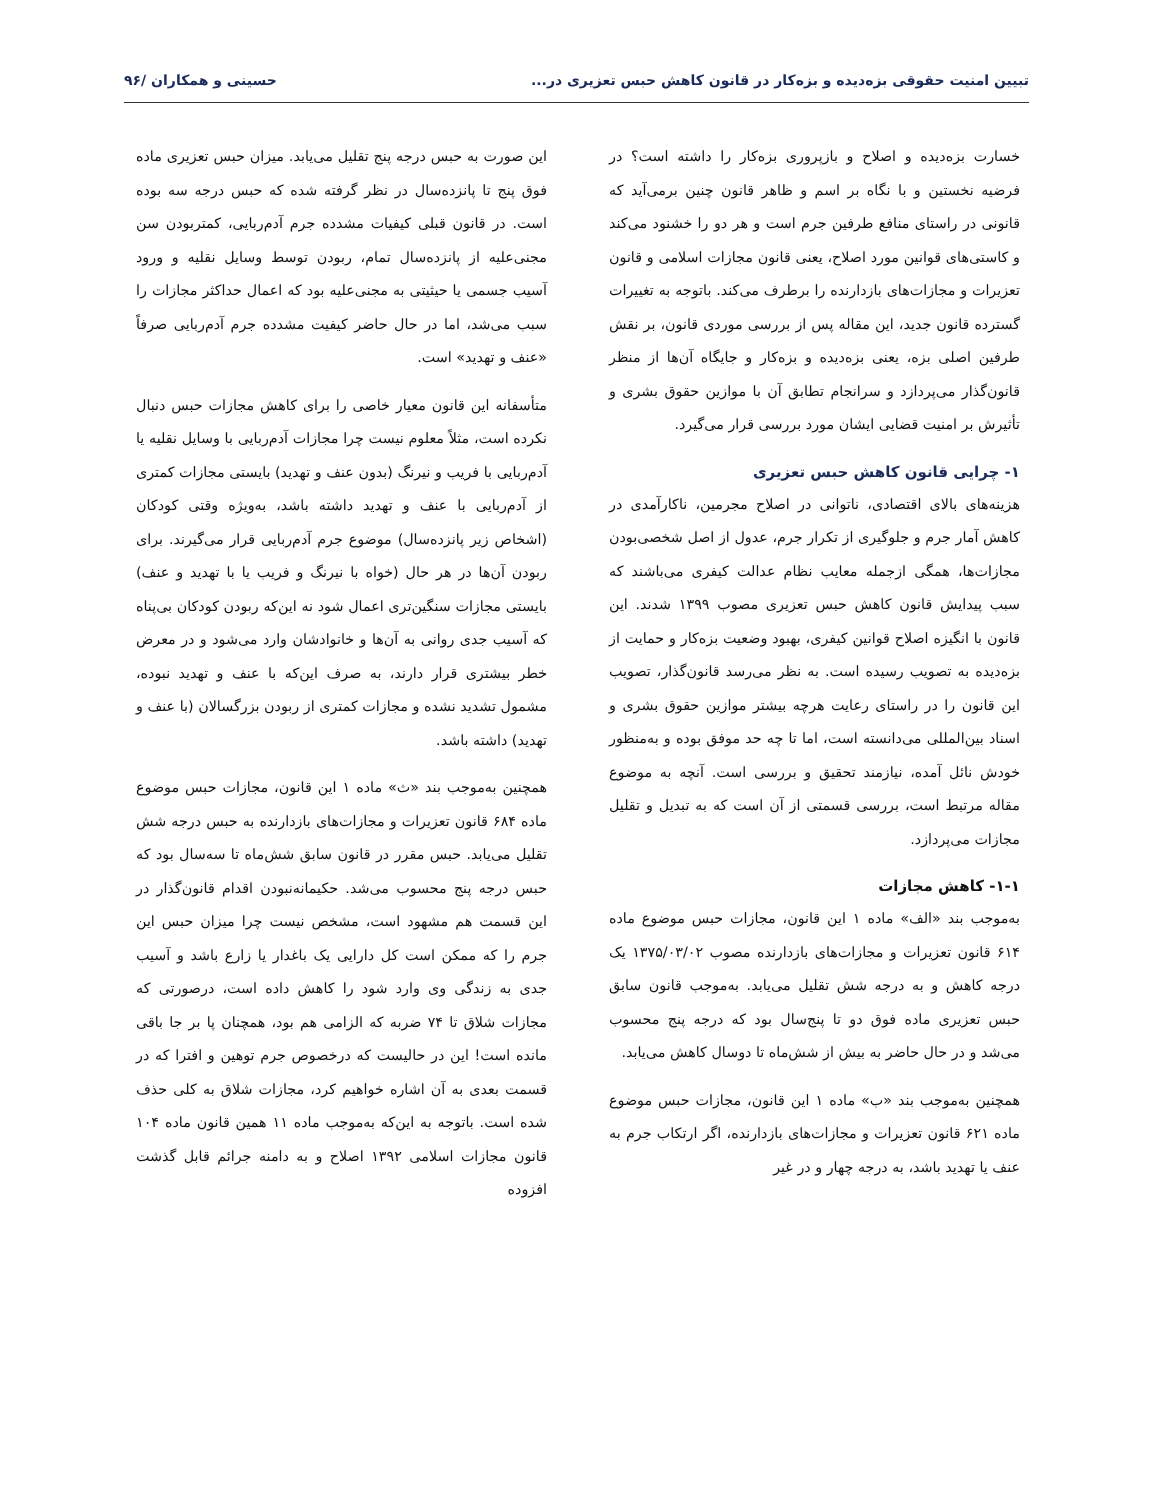تبیین امنیت حقوقی بزه‌دیده و بزه‌کار در قانون کاهش حبس تعزیری در... حسینی و همکاران /۹۶
خسارت بزه‌دیده و اصلاح و بازپروری بزه‌کار را داشته است؟ در فرضیه نخستین و با نگاه بر اسم و ظاهر قانون چنین برمی‌آید که قانونی در راستای منافع طرفین جرم است و هر دو را خشنود می‌کند و کاستی‌های قوانین مورد اصلاح، یعنی قانون مجازات اسلامی و قانون تعزیرات و مجازات‌های بازدارنده را برطرف می‌کند. باتوجه به تغییرات گسترده قانون جدید، این مقاله پس از بررسی موردی قانون، بر نقش طرفین اصلی بزه، یعنی بزه‌دیده و بزه‌کار و جایگاه آن‌ها از منظر قانون‌گذار می‌پردازد و سرانجام تطابق آن با موازین حقوق بشری و تأثیرش بر امنیت قضایی ایشان مورد بررسی قرار می‌گیرد.
۱- چرایی قانون کاهش حبس تعزیری
هزینه‌های بالای اقتصادی، ناتوانی در اصلاح مجرمین، ناکارآمدی در کاهش آمار جرم و جلوگیری از تکرار جرم، عدول از اصل شخصی‌بودن مجازات‌ها، همگی ازجمله معایب نظام عدالت کیفری می‌باشند که سبب پیدایش قانون کاهش حبس تعزیری مصوب ۱۳۹۹ شدند. این قانون با انگیزه اصلاح قوانین کیفری، بهبود وضعیت بزه‌کار و حمایت از بزه‌دیده به تصویب رسیده است. به نظر می‌رسد قانون‌گذار، تصویب این قانون را در راستای رعایت هرچه بیشتر موازین حقوق بشری و اسناد بین‌المللی می‌دانسته است، اما تا چه حد موفق بوده و به‌منظور خودش نائل آمده، نیازمند تحقیق و بررسی است. آنچه به موضوع مقاله مرتبط است، بررسی قسمتی از آن است که به تبدیل و تقلیل مجازات می‌پردازد.
۱-۱- کاهش مجازات
به‌موجب بند «الف» ماده ۱ این قانون، مجازات حبس موضوع ماده ۶۱۴ قانون تعزیرات و مجازات‌های بازدارنده مصوب ۱۳۷۵/۰۳/۰۲ یک درجه کاهش و به درجه شش تقلیل می‌یابد. به‌موجب قانون سابق حبس تعزیری ماده فوق دو تا پنج‌سال بود که درجه پنج محسوب می‌شد و در حال حاضر به بیش از شش‌ماه تا دوسال کاهش می‌یابد.
همچنین به‌موجب بند «ب» ماده ۱ این قانون، مجازات حبس موضوع ماده ۶۲۱ قانون تعزیرات و مجازات‌های بازدارنده، اگر ارتکاب جرم به عنف یا تهدید باشد، به درجه چهار و در غیر
این صورت به حبس درجه پنج تقلیل می‌یابد. میزان حبس تعزیری ماده فوق پنج تا پانزده‌سال در نظر گرفته شده که حبس درجه سه بوده است. در قانون قبلی کیفیات مشدده جرم آدم‌ربایی، کمتربودن سن مجنی‌علیه از پانزده‌سال تمام، ربودن توسط وسایل نقلیه و ورود آسیب جسمی یا حیثیتی به مجنی‌علیه بود که اعمال حداکثر مجازات را سبب می‌شد، اما در حال حاضر کیفیت مشدده جرم آدم‌ربایی صرفاً «عنف و تهدید» است.
متأسفانه این قانون معیار خاصی را برای کاهش مجازات حبس دنبال نکرده است، مثلاً معلوم نیست چرا مجازات آدم‌ربایی با وسایل نقلیه یا آدم‌ربایی با فریب و نیرنگ (بدون عنف و تهدید) بایستی مجازات کمتری از آدم‌ربایی با عنف و تهدید داشته باشد، به‌ویژه وقتی کودکان (اشخاص زیر پانزده‌سال) موضوع جرم آدم‌ربایی قرار می‌گیرند. برای ربودن آن‌ها در هر حال (خواه با نیرنگ و فریب یا با تهدید و عنف) بایستی مجازات سنگین‌تری اعمال شود نه این‌که ربودن کودکان بی‌پناه که آسیب جدی روانی به آن‌ها و خانوادشان وارد می‌شود و در معرض خطر بیشتری قرار دارند، به صرف این‌که با عنف و تهدید نبوده، مشمول تشدید نشده و مجازات کمتری از ربودن بزرگسالان (با عنف و تهدید) داشته باشد.
همچنین به‌موجب بند «ث» ماده ۱ این قانون، مجازات حبس موضوع ماده ۶۸۴ قانون تعزیرات و مجازات‌های بازدارنده به حبس درجه شش تقلیل می‌یابد. حبس مقرر در قانون سابق شش‌ماه تا سه‌سال بود که حبس درجه پنج محسوب می‌شد. حکیمانه‌نبودن اقدام قانون‌گذار در این قسمت هم مشهود است، مشخص نیست چرا میزان حبس این جرم را که ممکن است کل دارایی یک باغدار یا زارع باشد و آسیب جدی به زندگی وی وارد شود را کاهش داده است، درصورتی که مجازات شلاق تا ۷۴ ضربه که الزامی هم بود، همچنان پا بر جا باقی مانده است! این در حالیست که درخصوص جرم توهین و افترا که در قسمت بعدی به آن اشاره خواهیم کرد، مجازات شلاق به کلی حذف شده است. باتوجه به این‌که به‌موجب ماده ۱۱ همین قانون ماده ۱۰۴ قانون مجازات اسلامی ۱۳۹۲ اصلاح و به دامنه جرائم قابل گذشت افزوده